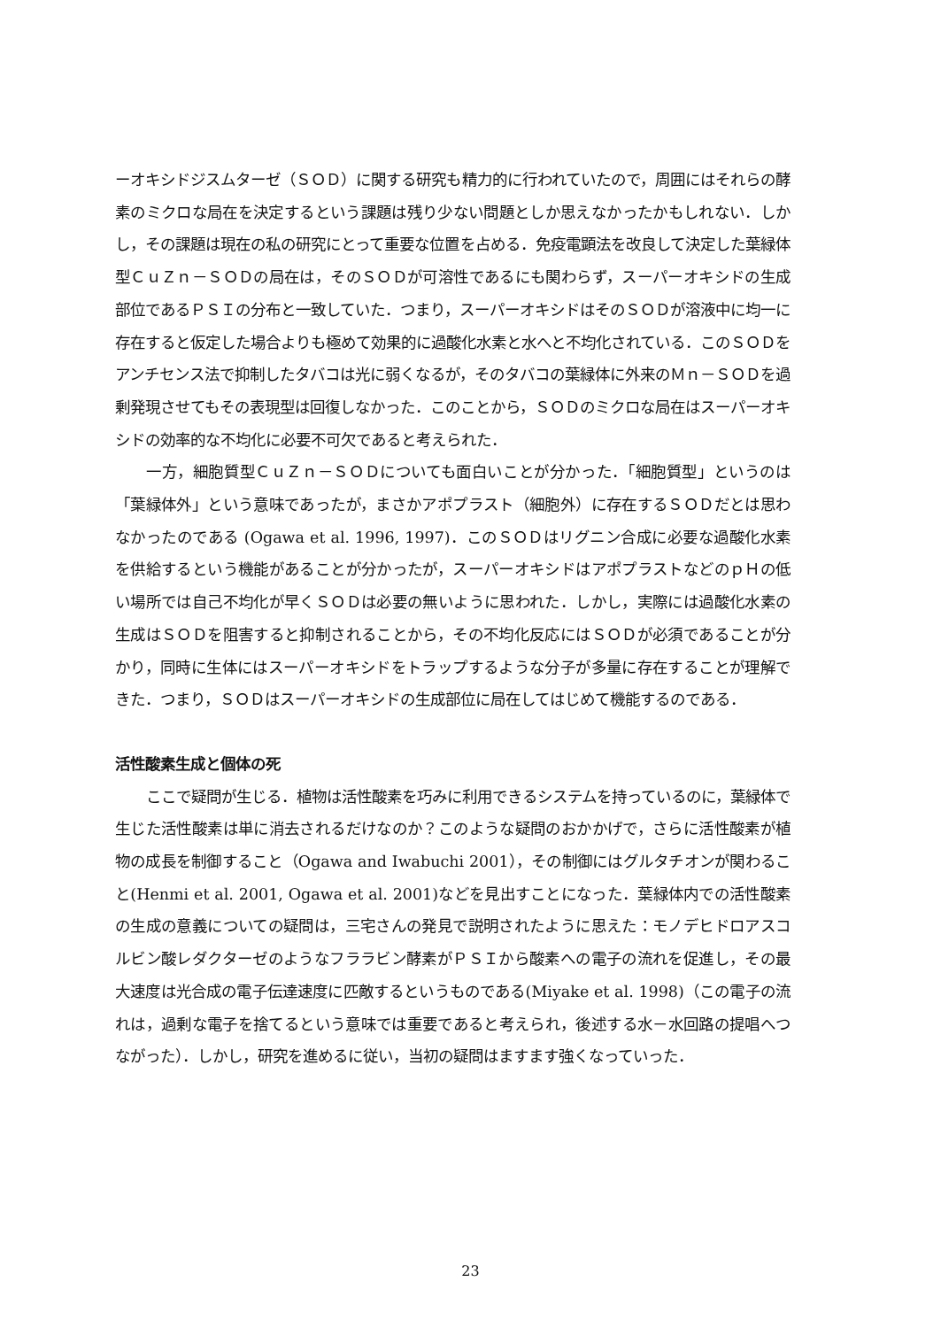ーオキシドジスムターゼ（ＳＯＤ）に関する研究も精力的に行われていたので，周囲にはそれらの酵素のミクロな局在を決定するという課題は残り少ない問題としか思えなかったかもしれない．しかし，その課題は現在の私の研究にとって重要な位置を占める．免疫電顕法を改良して決定した葉緑体型ＣｕＺｎ－ＳＯＤの局在は，そのＳＯＤが可溶性であるにも関わらず，スーパーオキシドの生成部位であるＰＳＩの分布と一致していた．つまり，スーパーオキシドはそのＳＯＤが溶液中に均一に存在すると仮定した場合よりも極めて効果的に過酸化水素と水へと不均化されている．このＳＯＤをアンチセンス法で抑制したタバコは光に弱くなるが，そのタバコの葉緑体に外来のＭｎ－ＳＯＤを過剰発現させてもその表現型は回復しなかった．このことから，ＳＯＤのミクロな局在はスーパーオキシドの効率的な不均化に必要不可欠であると考えられた．
一方，細胞質型ＣｕＺｎ－ＳＯＤについても面白いことが分かった．「細胞質型」というのは「葉緑体外」という意味であったが，まさかアポプラスト（細胞外）に存在するＳＯＤだとは思わなかったのである (Ogawa et al. 1996, 1997)．このＳＯＤはリグニン合成に必要な過酸化水素を供給するという機能があることが分かったが，スーパーオキシドはアポプラストなどのｐＨの低い場所では自己不均化が早くＳＯＤは必要の無いように思われた．しかし，実際には過酸化水素の生成はＳＯＤを阻害すると抑制されることから，その不均化反応にはＳＯＤが必須であることが分かり，同時に生体にはスーパーオキシドをトラップするような分子が多量に存在することが理解できた．つまり，ＳＯＤはスーパーオキシドの生成部位に局在してはじめて機能するのである．
活性酸素生成と個体の死
ここで疑問が生じる．植物は活性酸素を巧みに利用できるシステムを持っているのに，葉緑体で生じた活性酸素は単に消去されるだけなのか？このような疑問のおかかげで，さらに活性酸素が植物の成長を制御すること（Ogawa and Iwabuchi 2001），その制御にはグルタチオンが関わること(Henmi et al. 2001, Ogawa et al. 2001)などを見出すことになった．葉緑体内での活性酸素の生成の意義についての疑問は，三宅さんの発見で説明されたように思えた：モノデヒドロアスコルビン酸レダクターゼのようなフララビン酵素がＰＳＩから酸素への電子の流れを促進し，その最大速度は光合成の電子伝達速度に匹敵するというものである(Miyake et al. 1998)（この電子の流れは，過剰な電子を捨てるという意味では重要であると考えられ，後述する水－水回路の提唱へつながった）．しかし，研究を進めるに従い，当初の疑問はますます強くなっていった．
23